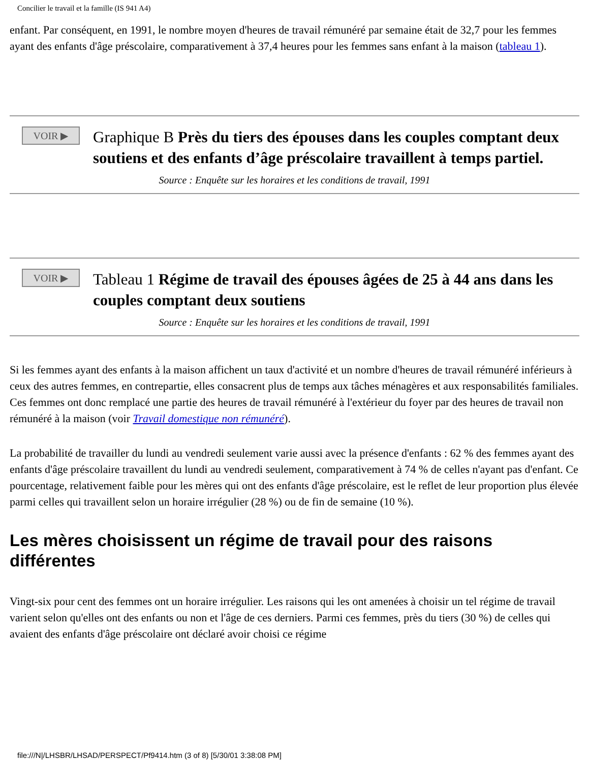Concilier le travail et la famille (IS 941 A4)
enfant. Par conséquent, en 1991, le nombre moyen d'heures de travail rémunéré par semaine était de 32,7 pour les femmes ayant des enfants d'âge préscolaire, comparativement à 37,4 heures pour les femmes sans enfant à la maison (tableau 1).
VOIR ▶
Graphique B Près du tiers des épouses dans les couples comptant deux soutiens et des enfants d’âge préscolaire travaillent à temps partiel.
Source : Enquête sur les horaires et les conditions de travail, 1991
VOIR ▶
Tableau 1 Régime de travail des épouses âgées de 25 à 44 ans dans les couples comptant deux soutiens
Source : Enquête sur les horaires et les conditions de travail, 1991
Si les femmes ayant des enfants à la maison affichent un taux d'activité et un nombre d'heures de travail rémunéré inférieurs à ceux des autres femmes, en contrepartie, elles consacrent plus de temps aux tâches ménagères et aux responsabilités familiales. Ces femmes ont donc remplacé une partie des heures de travail rémunéré à l'extérieur du foyer par des heures de travail non rémunéré à la maison (voir Travail domestique non rémunéré).
La probabilité de travailler du lundi au vendredi seulement varie aussi avec la présence d'enfants : 62 % des femmes ayant des enfants d'âge préscolaire travaillent du lundi au vendredi seulement, comparativement à 74 % de celles n'ayant pas d'enfant. Ce pourcentage, relativement faible pour les mères qui ont des enfants d'âge préscolaire, est le reflet de leur proportion plus élevée parmi celles qui travaillent selon un horaire irrégulier (28 %) ou de fin de semaine (10 %).
Les mères choisissent un régime de travail pour des raisons différentes
Vingt-six pour cent des femmes ont un horaire irrégulier. Les raisons qui les ont amenées à choisir un tel régime de travail varient selon qu'elles ont des enfants ou non et l'âge de ces derniers. Parmi ces femmes, près du tiers (30 %) de celles qui avaient des enfants d'âge préscolaire ont déclaré avoir choisi ce régime
file:///N|/LHSBR/LHSAD/PERSPECT/Pf9414.htm (3 of 8) [5/30/01 3:38:08 PM]